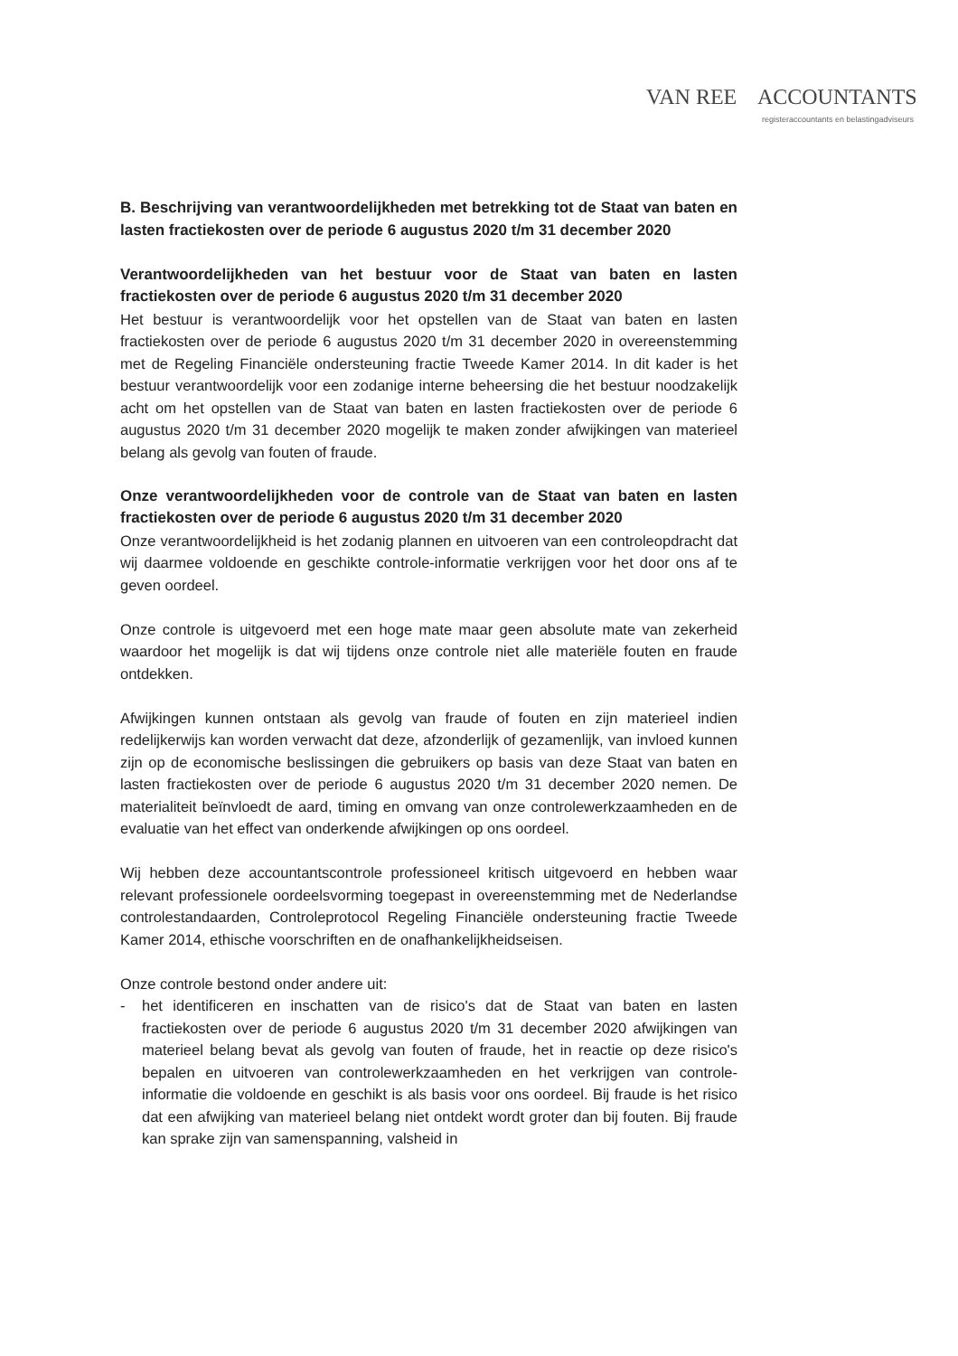VAN REE ACCOUNTANTS
registeraccountants en belastingadviseurs
B. Beschrijving van verantwoordelijkheden met betrekking tot de Staat van baten en lasten fractiekosten over de periode 6 augustus 2020 t/m 31 december 2020
Verantwoordelijkheden van het bestuur voor de Staat van baten en lasten fractiekosten over de periode 6 augustus 2020 t/m 31 december 2020
Het bestuur is verantwoordelijk voor het opstellen van de Staat van baten en lasten fractiekosten over de periode 6 augustus 2020 t/m 31 december 2020 in overeenstemming met de Regeling Financiële ondersteuning fractie Tweede Kamer 2014. In dit kader is het bestuur verantwoordelijk voor een zodanige interne beheersing die het bestuur noodzakelijk acht om het opstellen van de Staat van baten en lasten fractiekosten over de periode 6 augustus 2020 t/m 31 december 2020 mogelijk te maken zonder afwijkingen van materieel belang als gevolg van fouten of fraude.
Onze verantwoordelijkheden voor de controle van de Staat van baten en lasten fractiekosten over de periode 6 augustus 2020 t/m 31 december 2020
Onze verantwoordelijkheid is het zodanig plannen en uitvoeren van een controleopdracht dat wij daarmee voldoende en geschikte controle-informatie verkrijgen voor het door ons af te geven oordeel.
Onze controle is uitgevoerd met een hoge mate maar geen absolute mate van zekerheid waardoor het mogelijk is dat wij tijdens onze controle niet alle materiële fouten en fraude ontdekken.
Afwijkingen kunnen ontstaan als gevolg van fraude of fouten en zijn materieel indien redelijkerwijs kan worden verwacht dat deze, afzonderlijk of gezamenlijk, van invloed kunnen zijn op de economische beslissingen die gebruikers op basis van deze Staat van baten en lasten fractiekosten over de periode 6 augustus 2020 t/m 31 december 2020 nemen. De materialiteit beïnvloedt de aard, timing en omvang van onze controlewerkzaamheden en de evaluatie van het effect van onderkende afwijkingen op ons oordeel.
Wij hebben deze accountantscontrole professioneel kritisch uitgevoerd en hebben waar relevant professionele oordeelsvorming toegepast in overeenstemming met de Nederlandse controlestandaarden, Controleprotocol Regeling Financiële ondersteuning fractie Tweede Kamer 2014, ethische voorschriften en de onafhankelijkheidseisen.
Onze controle bestond onder andere uit:
- het identificeren en inschatten van de risico's dat de Staat van baten en lasten fractiekosten over de periode 6 augustus 2020 t/m 31 december 2020 afwijkingen van materieel belang bevat als gevolg van fouten of fraude, het in reactie op deze risico's bepalen en uitvoeren van controlewerkzaamheden en het verkrijgen van controle-informatie die voldoende en geschikt is als basis voor ons oordeel. Bij fraude is het risico dat een afwijking van materieel belang niet ontdekt wordt groter dan bij fouten. Bij fraude kan sprake zijn van samenspanning, valsheid in